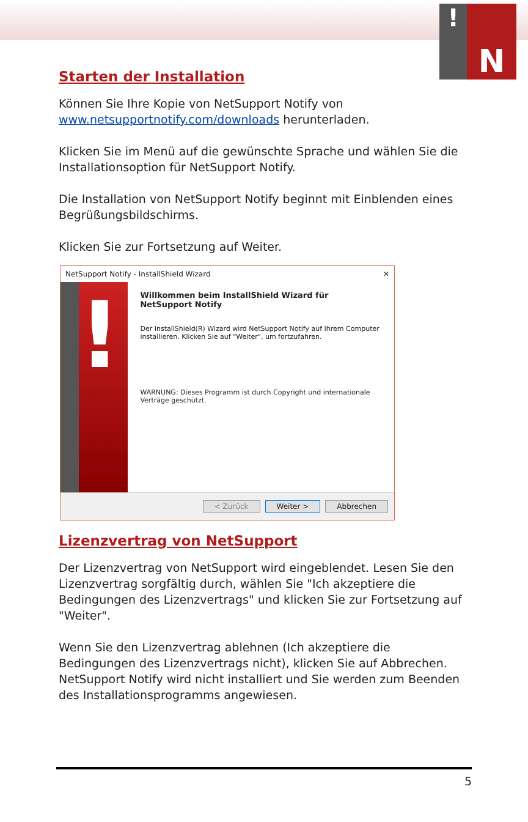!
N
Starten der Installation
Können Sie Ihre Kopie von NetSupport Notify von www.netsupportnotify.com/downloads herunterladen.
Klicken Sie im Menü auf die gewünschte Sprache und wählen Sie die Installationsoption für NetSupport Notify.
Die Installation von NetSupport Notify beginnt mit Einblenden eines Begrüßungsbildschirms.
Klicken Sie zur Fortsetzung auf Weiter.
NetSupport Notify - InstallShield Wizard ✕
!
Willkommen beim InstallShield Wizard für NetSupport Notify
Der InstallShield(R) Wizard wird NetSupport Notify auf Ihrem Computer installieren. Klicken Sie auf "Weiter", um fortzufahren.
WARNUNG: Dieses Programm ist durch Copyright und internationale Verträge geschützt.
< Zurück Weiter > Abbrechen
Lizenzvertrag von NetSupport
Der Lizenzvertrag von NetSupport wird eingeblendet. Lesen Sie den Lizenzvertrag sorgfältig durch, wählen Sie "Ich akzeptiere die Bedingungen des Lizenzvertrags" und klicken Sie zur Fortsetzung auf "Weiter".
Wenn Sie den Lizenzvertrag ablehnen (Ich akzeptiere die Bedingungen des Lizenzvertrags nicht), klicken Sie auf Abbrechen. NetSupport Notify wird nicht installiert und Sie werden zum Beenden des Installationsprogramms angewiesen.
5